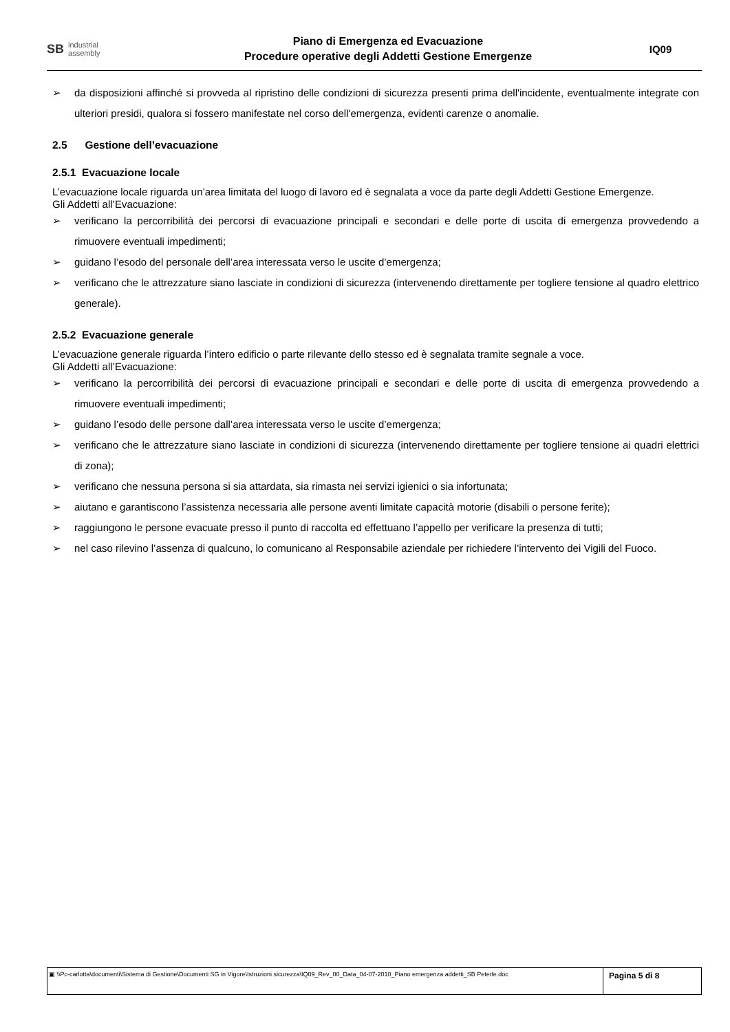SB industrial
assembly
Piano di Emergenza ed Evacuazione
Procedure operative degli Addetti Gestione Emergenze
IQ09
➢ da disposizioni affinché si provveda al ripristino delle condizioni di sicurezza presenti prima dell'incidente, eventualmente integrate con ulteriori presidi, qualora si fossero manifestate nel corso dell'emergenza, evidenti carenze o anomalie.
2.5 Gestione dell’evacuazione
2.5.1 Evacuazione locale
L’evacuazione locale riguarda un’area limitata del luogo di lavoro ed è segnalata a voce da parte degli Addetti Gestione Emergenze.
Gli Addetti all’Evacuazione:
➢ verificano la percorribilità dei percorsi di evacuazione principali e secondari e delle porte di uscita di emergenza provvedendo a rimuovere eventuali impedimenti;
➢ guidano l’esodo del personale dell’area interessata verso le uscite d’emergenza;
➢ verificano che le attrezzature siano lasciate in condizioni di sicurezza (intervenendo direttamente per togliere tensione al quadro elettrico generale).
2.5.2 Evacuazione generale
L’evacuazione generale riguarda l’intero edificio o parte rilevante dello stesso ed è segnalata tramite segnale a voce.
Gli Addetti all’Evacuazione:
➢ verificano la percorribilità dei percorsi di evacuazione principali e secondari e delle porte di uscita di emergenza provvedendo a rimuovere eventuali impedimenti;
➢ guidano l’esodo delle persone dall’area interessata verso le uscite d’emergenza;
➢ verificano che le attrezzature siano lasciate in condizioni di sicurezza (intervenendo direttamente per togliere tensione ai quadri elettrici di zona);
➢ verificano che nessuna persona si sia attardata, sia rimasta nei servizi igienici o sia infortunata;
➢ aiutano e garantiscono l’assistenza necessaria alle persone aventi limitate capacità motorie (disabili o persone ferite);
➢ raggiungono le persone evacuate presso il punto di raccolta ed effettuano l’appello per verificare la presenza di tutti;
➢ nel caso rilevino l’assenza di qualcuno, lo comunicano al Responsabile aziendale per richiedere l’intervento dei Vigili del Fuoco.
▣ \\Pc-carlotta\documenti\Sistema di Gestione\Documenti SG in Vigore\Istruzioni sicurezza\IQ09_Rev_00_Data_04-07-2010_Piano emergenza addetti_SB Peterle.doc
Pagina 5 di 8